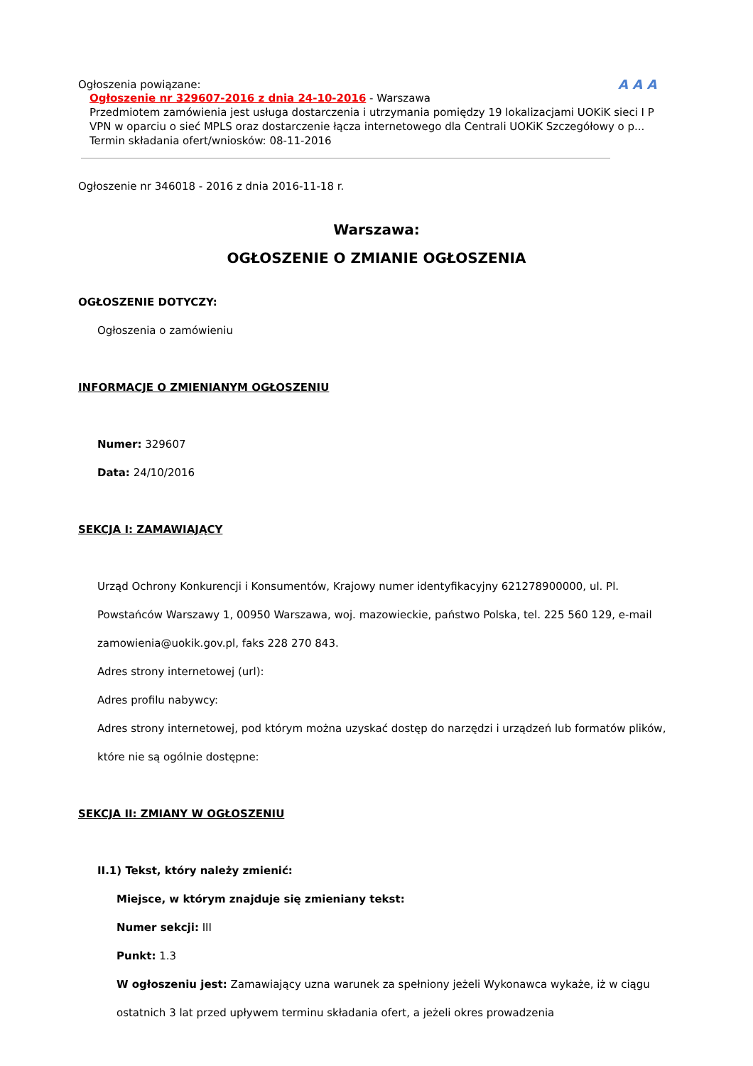A A A
Ogłoszenia powiązane:
Ogłoszenie nr 329607-2016 z dnia 24-10-2016 - Warszawa
Przedmiotem zamówienia jest usługa dostarczenia i utrzymania pomiędzy 19 lokalizacjami UOKiK sieci I P VPN w oparciu o sieć MPLS oraz dostarczenie łącza internetowego dla Centrali UOKiK Szczegółowy o p...
Termin składania ofert/wniosków: 08-11-2016
Ogłoszenie nr 346018 - 2016 z dnia 2016-11-18 r.
Warszawa:
OGŁOSZENIE O ZMIANIE OGŁOSZENIA
OGŁOSZENIE DOTYCZY:
Ogłoszenia o zamówieniu
INFORMACJE O ZMIENIANYM OGŁOSZENIU
Numer: 329607
Data: 24/10/2016
SEKCJA I: ZAMAWIAJĄCY
Urząd Ochrony Konkurencji i Konsumentów, Krajowy numer identyfikacyjny 621278900000, ul. Pl. Powstańców Warszawy 1, 00950 Warszawa, woj. mazowieckie, państwo Polska, tel. 225 560 129, e-mail zamowienia@uokik.gov.pl, faks 228 270 843.
Adres strony internetowej (url):
Adres profilu nabywcy:
Adres strony internetowej, pod którym można uzyskać dostęp do narzędzi i urządzeń lub formatów plików, które nie są ogólnie dostępne:
SEKCJA II: ZMIANY W OGŁOSZENIU
II.1) Tekst, który należy zmienić:
Miejsce, w którym znajduje się zmieniany tekst:
Numer sekcji: III
Punkt: 1.3
W ogłoszeniu jest: Zamawiający uzna warunek za spełniony jeżeli Wykonawca wykaże, iż w ciągu ostatnich 3 lat przed upływem terminu składania ofert, a jeżeli okres prowadzenia